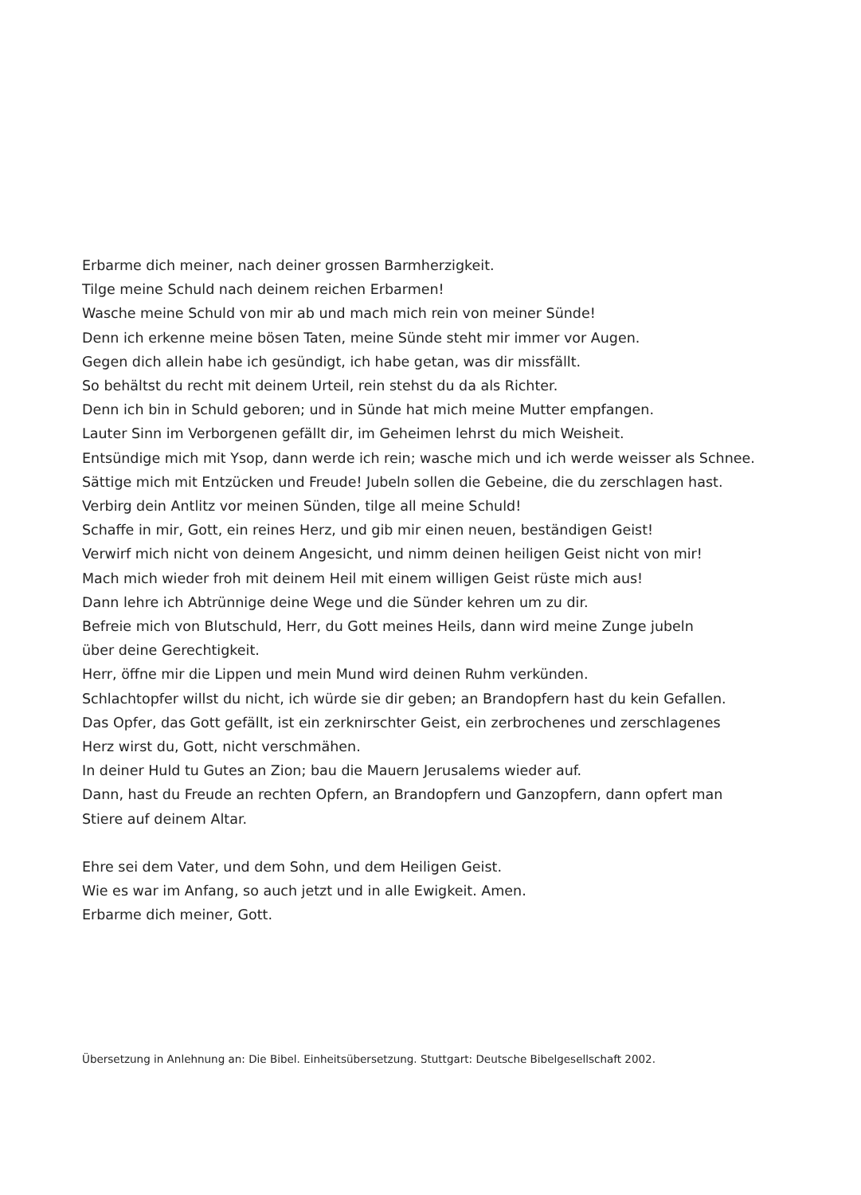Erbarme dich meiner, nach deiner grossen Barmherzigkeit.
Tilge meine Schuld nach deinem reichen Erbarmen!
Wasche meine Schuld von mir ab und mach mich rein von meiner Sünde!
Denn ich erkenne meine bösen Taten, meine Sünde steht mir immer vor Augen.
Gegen dich allein habe ich gesündigt, ich habe getan, was dir missfällt.
So behältst du recht mit deinem Urteil, rein stehst du da als Richter.
Denn ich bin in Schuld geboren; und in Sünde hat mich meine Mutter empfangen.
Lauter Sinn im Verborgenen gefällt dir, im Geheimen lehrst du mich Weisheit.
Entsündige mich mit Ysop, dann werde ich rein; wasche mich und ich werde weisser als Schnee.
Sättige mich mit Entzücken und Freude! Jubeln sollen die Gebeine, die du zerschlagen hast.
Verbirg dein Antlitz vor meinen Sünden, tilge all meine Schuld!
Schaffe in mir, Gott, ein reines Herz, und gib mir einen neuen, beständigen Geist!
Verwirf mich nicht von deinem Angesicht, und nimm deinen heiligen Geist nicht von mir!
Mach mich wieder froh mit deinem Heil mit einem willigen Geist rüste mich aus!
Dann lehre ich Abtrünnige deine Wege und die Sünder kehren um zu dir.
Befreie mich von Blutschuld, Herr, du Gott meines Heils, dann wird meine Zunge jubeln
über deine Gerechtigkeit.
Herr, öffne mir die Lippen und mein Mund wird deinen Ruhm verkünden.
Schlachtopfer willst du nicht, ich würde sie dir geben; an Brandopfern hast du kein Gefallen.
Das Opfer, das Gott gefällt, ist ein zerknirschter Geist, ein zerbrochenes und zerschlagenes
Herz wirst du, Gott, nicht verschmähen.
In deiner Huld tu Gutes an Zion; bau die Mauern Jerusalems wieder auf.
Dann, hast du Freude an rechten Opfern, an Brandopfern und Ganzopfern, dann opfert man
Stiere auf deinem Altar.
Ehre sei dem Vater, und dem Sohn, und dem Heiligen Geist.
Wie es war im Anfang, so auch jetzt und in alle Ewigkeit. Amen.
Erbarme dich meiner, Gott.
Übersetzung in Anlehnung an: Die Bibel. Einheitsübersetzung. Stuttgart: Deutsche Bibelgesellschaft 2002.